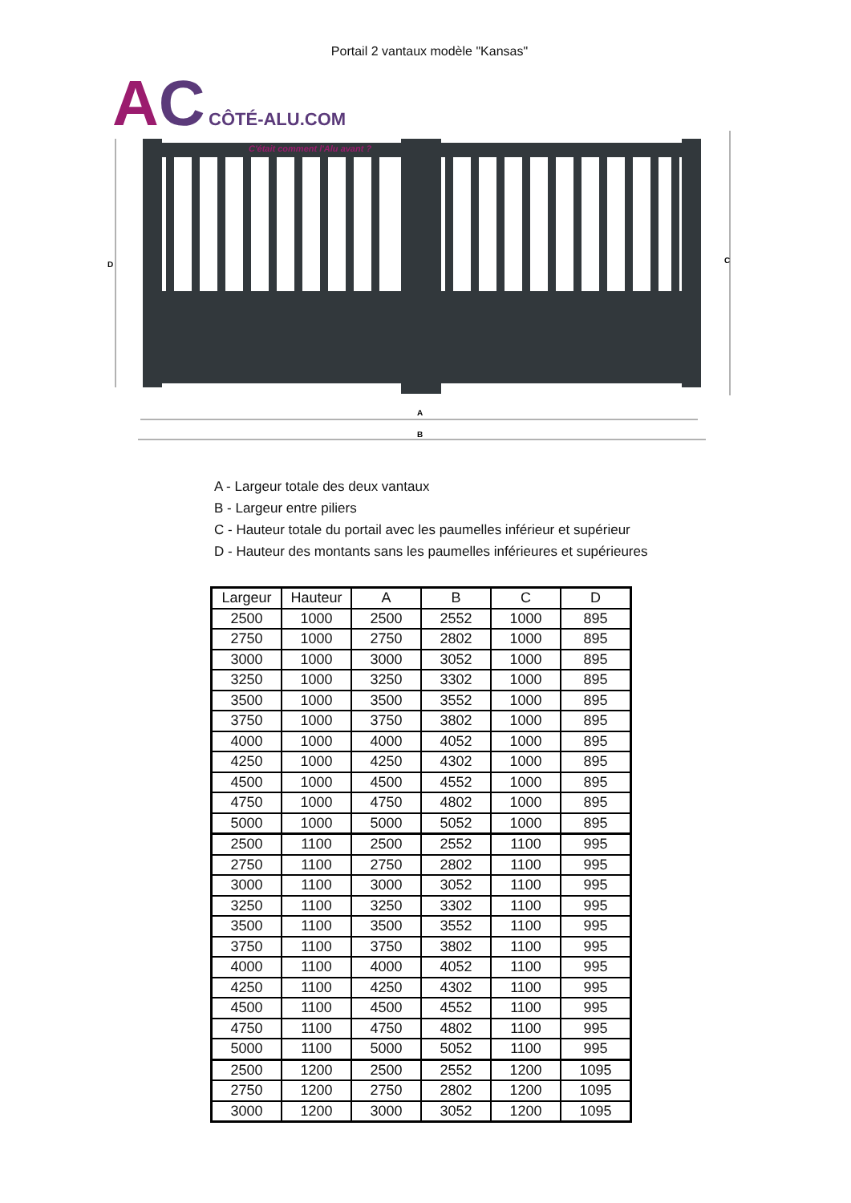Portail 2 vantaux modèle "Kansas"
AC CÔTÉ-ALU.COM
C'était comment l'Alu avant ?
D
C
A
B
A - Largeur totale des deux vantaux
B - Largeur entre piliers
C - Hauteur totale du portail avec les paumelles inférieur et supérieur
D - Hauteur des montants sans les paumelles inférieures et supérieures
| Largeur | Hauteur | A | B | C | D |
| --- | --- | --- | --- | --- | --- |
| 2500 | 1000 | 2500 | 2552 | 1000 | 895 |
| 2750 | 1000 | 2750 | 2802 | 1000 | 895 |
| 3000 | 1000 | 3000 | 3052 | 1000 | 895 |
| 3250 | 1000 | 3250 | 3302 | 1000 | 895 |
| 3500 | 1000 | 3500 | 3552 | 1000 | 895 |
| 3750 | 1000 | 3750 | 3802 | 1000 | 895 |
| 4000 | 1000 | 4000 | 4052 | 1000 | 895 |
| 4250 | 1000 | 4250 | 4302 | 1000 | 895 |
| 4500 | 1000 | 4500 | 4552 | 1000 | 895 |
| 4750 | 1000 | 4750 | 4802 | 1000 | 895 |
| 5000 | 1000 | 5000 | 5052 | 1000 | 895 |
| 2500 | 1100 | 2500 | 2552 | 1100 | 995 |
| 2750 | 1100 | 2750 | 2802 | 1100 | 995 |
| 3000 | 1100 | 3000 | 3052 | 1100 | 995 |
| 3250 | 1100 | 3250 | 3302 | 1100 | 995 |
| 3500 | 1100 | 3500 | 3552 | 1100 | 995 |
| 3750 | 1100 | 3750 | 3802 | 1100 | 995 |
| 4000 | 1100 | 4000 | 4052 | 1100 | 995 |
| 4250 | 1100 | 4250 | 4302 | 1100 | 995 |
| 4500 | 1100 | 4500 | 4552 | 1100 | 995 |
| 4750 | 1100 | 4750 | 4802 | 1100 | 995 |
| 5000 | 1100 | 5000 | 5052 | 1100 | 995 |
| 2500 | 1200 | 2500 | 2552 | 1200 | 1095 |
| 2750 | 1200 | 2750 | 2802 | 1200 | 1095 |
| 3000 | 1200 | 3000 | 3052 | 1200 | 1095 |